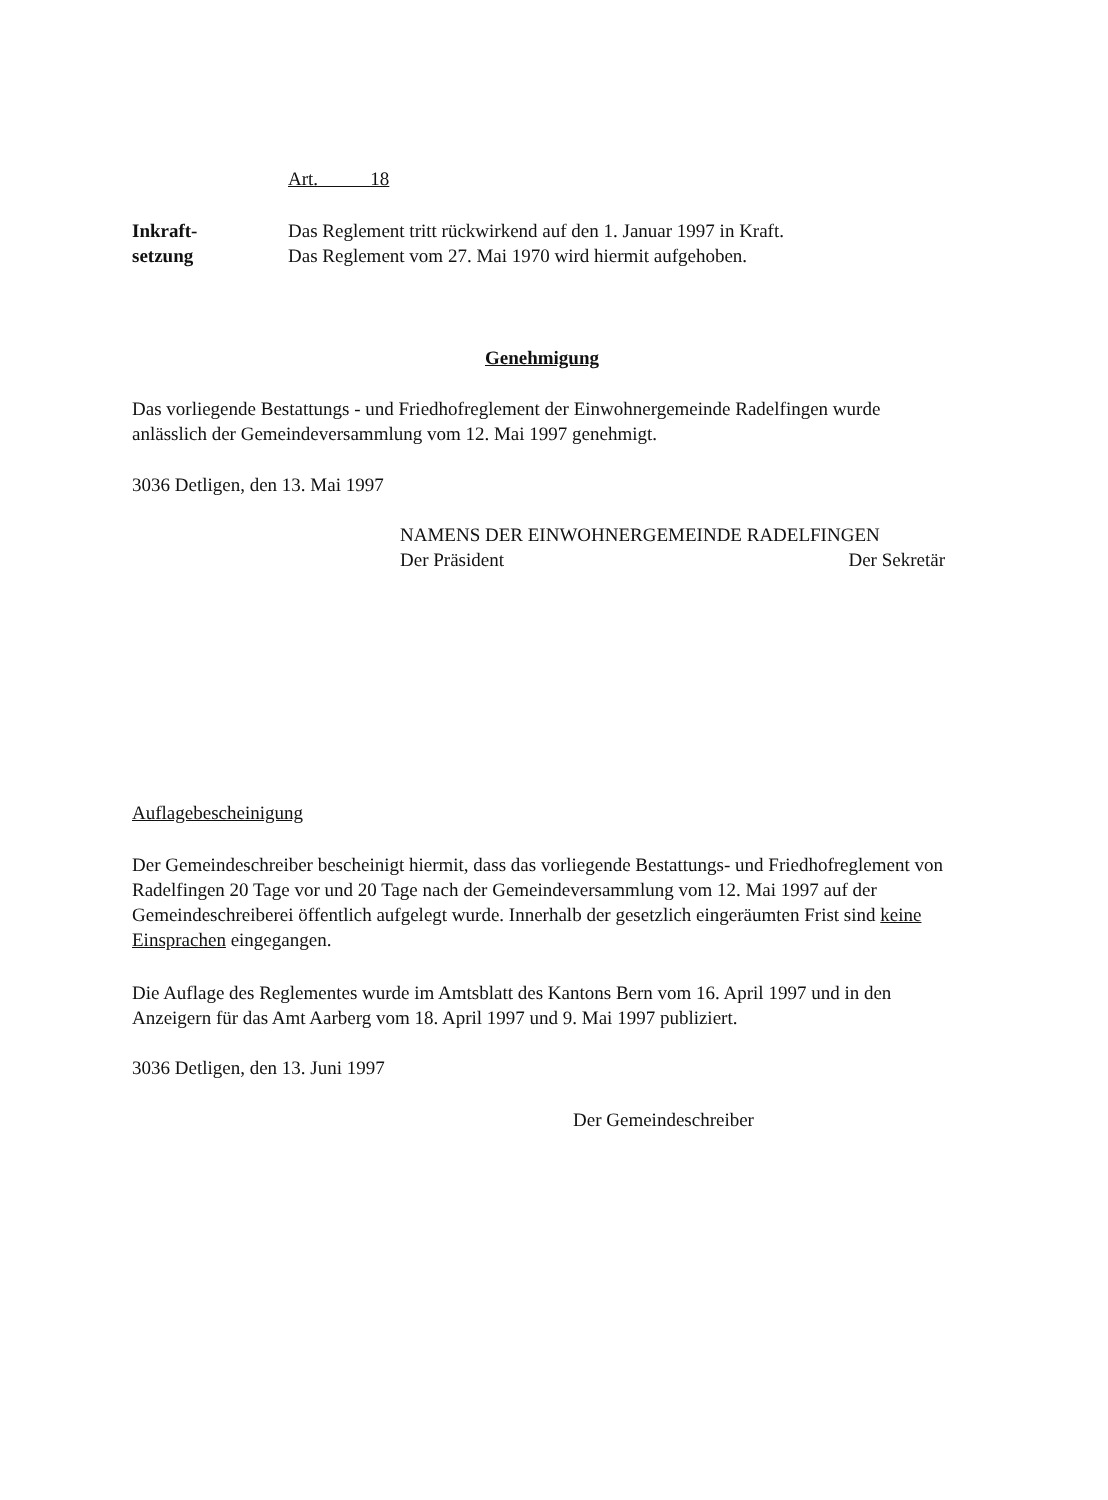Art. 18
Inkraft-
setzung
Das Reglement tritt rückwirkend auf den 1. Januar 1997 in Kraft.
Das Reglement vom 27. Mai 1970 wird hiermit aufgehoben.
Genehmigung
Das vorliegende Bestattungs - und Friedhofreglement der Einwohnergemeinde Radelfingen wurde anlässlich der Gemeindeversammlung vom 12. Mai 1997 genehmigt.
3036 Detligen, den 13. Mai 1997
NAMENS DER EINWOHNERGEMEINDE RADELFINGEN
Der Präsident Der Sekretär
Auflagebescheinigung
Der Gemeindeschreiber bescheinigt hiermit, dass das vorliegende Bestattungs- und Friedhofreglement von Radelfingen 20 Tage vor und 20 Tage nach der Gemeindeversammlung vom 12. Mai 1997 auf der Gemeindeschreiberei öffentlich aufgelegt wurde. Innerhalb der gesetzlich eingeräumten Frist sind keine Einsprachen eingegangen.
Die Auflage des Reglementes wurde im Amtsblatt des Kantons Bern vom 16. April 1997 und in den Anzeigern für das Amt Aarberg vom 18. April 1997 und 9. Mai 1997 publiziert.
3036 Detligen, den 13. Juni 1997
Der Gemeindeschreiber